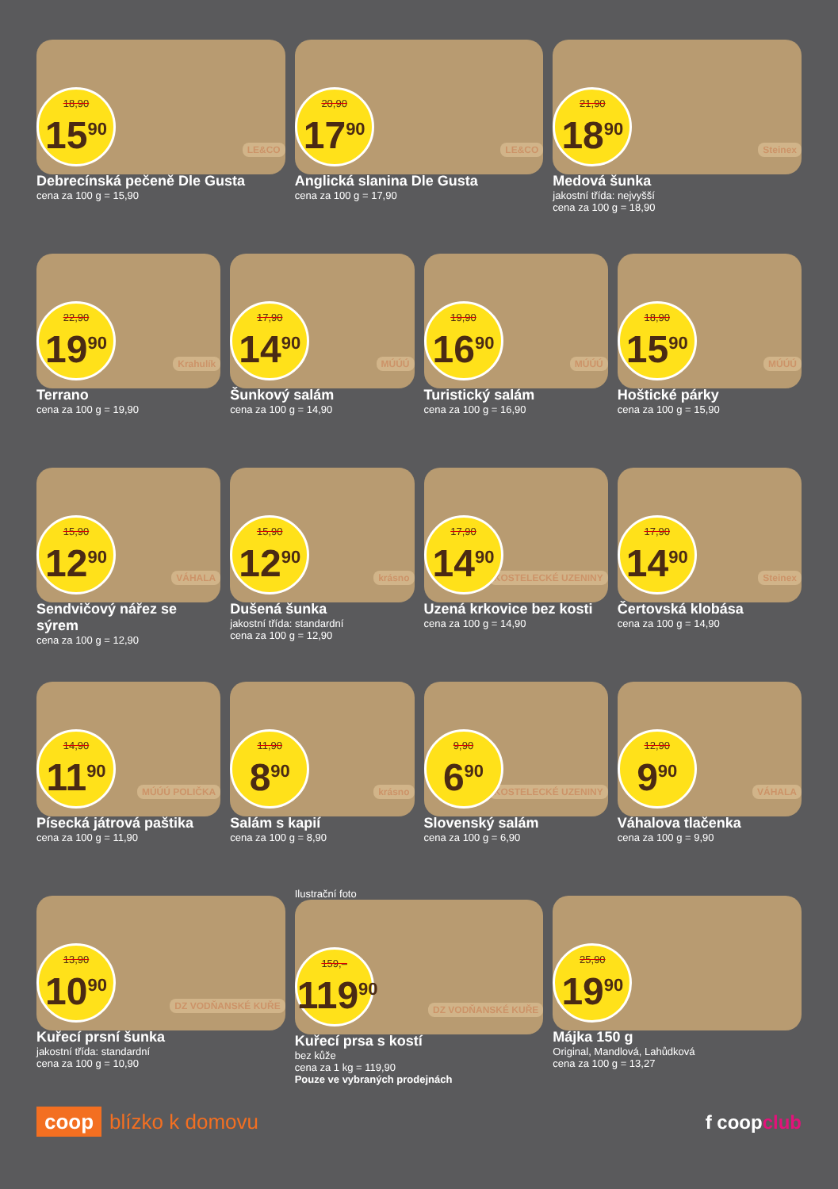18,90
15<sup>90</sup>
LE&CO
Debrecínská pečeně Dle Gusta
cena za 100 g = 15,90
20,90
17<sup>90</sup>
LE&CO
Anglická slanina Dle Gusta
cena za 100 g = 17,90
21,90
18<sup>90</sup>
Steinex
Medová šunka
jakostní třída: nejvyšší
cena za 100 g = 18,90
22,90
19<sup>90</sup>
Krahulík
Terrano
cena za 100 g = 19,90
17,90
14<sup>90</sup>
MÚÚÚ
Šunkový salám
cena za 100 g = 14,90
19,90
16<sup>90</sup>
MÚÚÚ
Turistický salám
cena za 100 g = 16,90
18,90
15<sup>90</sup>
MÚÚÚ
Hoštické párky
cena za 100 g = 15,90
15,90
12<sup>90</sup>
VÁHALA
Sendvičový nářez se sýrem
cena za 100 g = 12,90
15,90
12<sup>90</sup>
krásno
Dušená šunka
jakostní třída: standardní
cena za 100 g = 12,90
17,90
14<sup>90</sup>
KOSTELECKÉ UZENINY
Uzená krkovice bez kosti
cena za 100 g = 14,90
17,90
14<sup>90</sup>
Steinex
Čertovská klobása
cena za 100 g = 14,90
14,90
11<sup>90</sup>
MÚÚÚ POLIČKA
Písecká játrová paštika
cena za 100 g = 11,90
11,90
8<sup>90</sup>
krásno
Salám s kapií
cena za 100 g = 8,90
9,90
6<sup>90</sup>
KOSTELECKÉ UZENINY
Slovenský salám
cena za 100 g = 6,90
12,90
9<sup>90</sup>
VÁHALA
Váhalova tlačenka
cena za 100 g = 9,90
13,90
10<sup>90</sup>
DZ VODŇANSKÉ KUŘE
Kuřecí prsní šunka
jakostní třída: standardní
cena za 100 g = 10,90
Ilustrační foto
159,–
119<sup>90</sup>
DZ VODŇANSKÉ KUŘE
Kuřecí prsa s kostí
bez kůže
cena za 1 kg = 119,90
Pouze ve vybraných prodejnách
25,90
19<sup>90</sup>
Májka 150 g
Original, Mandlová, Lahůdková
cena za 100 g = 13,27
coop blízko k domovu f coopclub